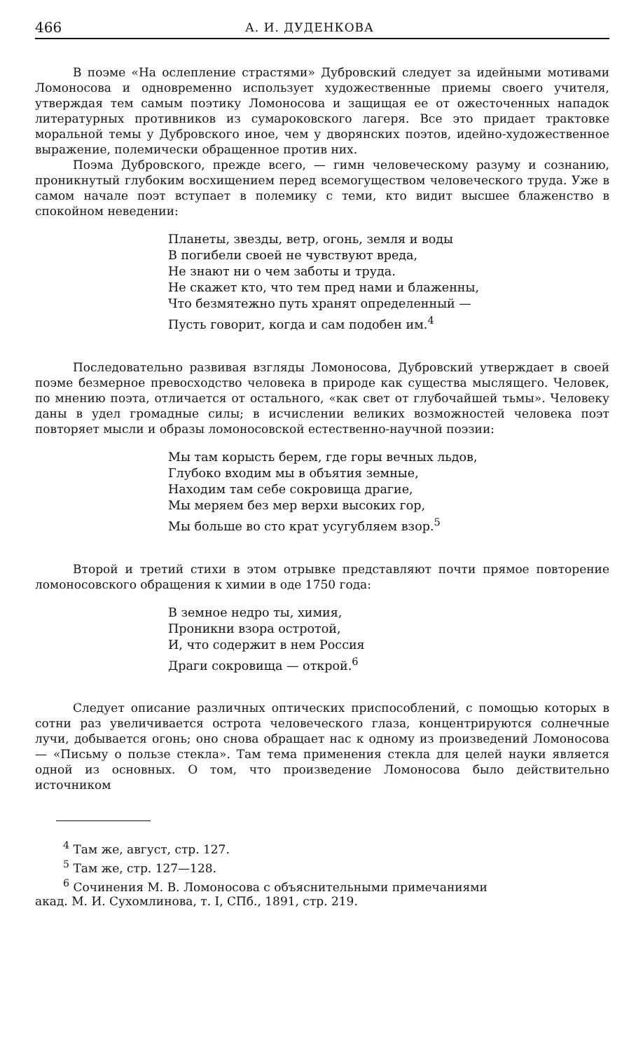466 А. И. ДУДЕНКОВА
В поэме «На ослепление страстями» Дубровский следует за идейными мотивами Ломоносова и одновременно использует художественные приемы своего учителя, утверждая тем самым поэтику Ломоносова и защищая ее от ожесточенных нападок литературных противников из сумароковского лагеря. Все это придает трактовке моральной темы у Дубровского иное, чем у дворянских поэтов, идейно-художественное выражение, полемически обращенное против них.
Поэма Дубровского, прежде всего, — гимн человеческому разуму и сознанию, проникнутый глубоким восхищением перед всемогуществом человеческого труда. Уже в самом начале поэт вступает в полемику с теми, кто видит высшее блаженство в спокойном неведении:
Планеты, звезды, ветр, огонь, земля и воды
В погибели своей не чувствуют вреда,
Не знают ни о чем заботы и труда.
Не скажет кто, что тем пред нами и блаженны,
Что безмятежно путь хранят определенный —
Пусть говорит, когда и сам подобен им.<sup>4</sup>
Последовательно развивая взгляды Ломоносова, Дубровский утверждает в своей поэме безмерное превосходство человека в природе как существа мыслящего. Человек, по мнению поэта, отличается от остального, «как свет от глубочайшей тьмы». Человеку даны в удел громадные силы; в исчислении великих возможностей человека поэт повторяет мысли и образы ломоносовской естественно-научной поэзии:
Мы там корысть берем, где горы вечных льдов,
Глубоко входим мы в объятия земные,
Находим там себе сокровища драгие,
Мы меряем без мер верхи высоких гор,
Мы больше во сто крат усугубляем взор.<sup>5</sup>
Второй и третий стихи в этом отрывке представляют почти прямое повторение ломоносовского обращения к химии в оде 1750 года:
В земное недро ты, химия,
Проникни взора остротой,
И, что содержит в нем Россия
Драги сокровища — открой.<sup>6</sup>
Следует описание различных оптических приспособлений, с помощью которых в сотни раз увеличивается острота человеческого глаза, концентрируются солнечные лучи, добывается огонь; оно снова обращает нас к одному из произведений Ломоносова — «Письму о пользе стекла». Там тема применения стекла для целей науки является одной из основных. О том, что произведение Ломоносова было действительно источником
<sup>4</sup> Там же, август, стр. 127.
<sup>5</sup> Там же, стр. 127—128.
<sup>6</sup> Сочинения М. В. Ломоносова с объяснительными примечаниями
акад. М. И. Сухомлинова, т. I, СПб., 1891, стр. 219.